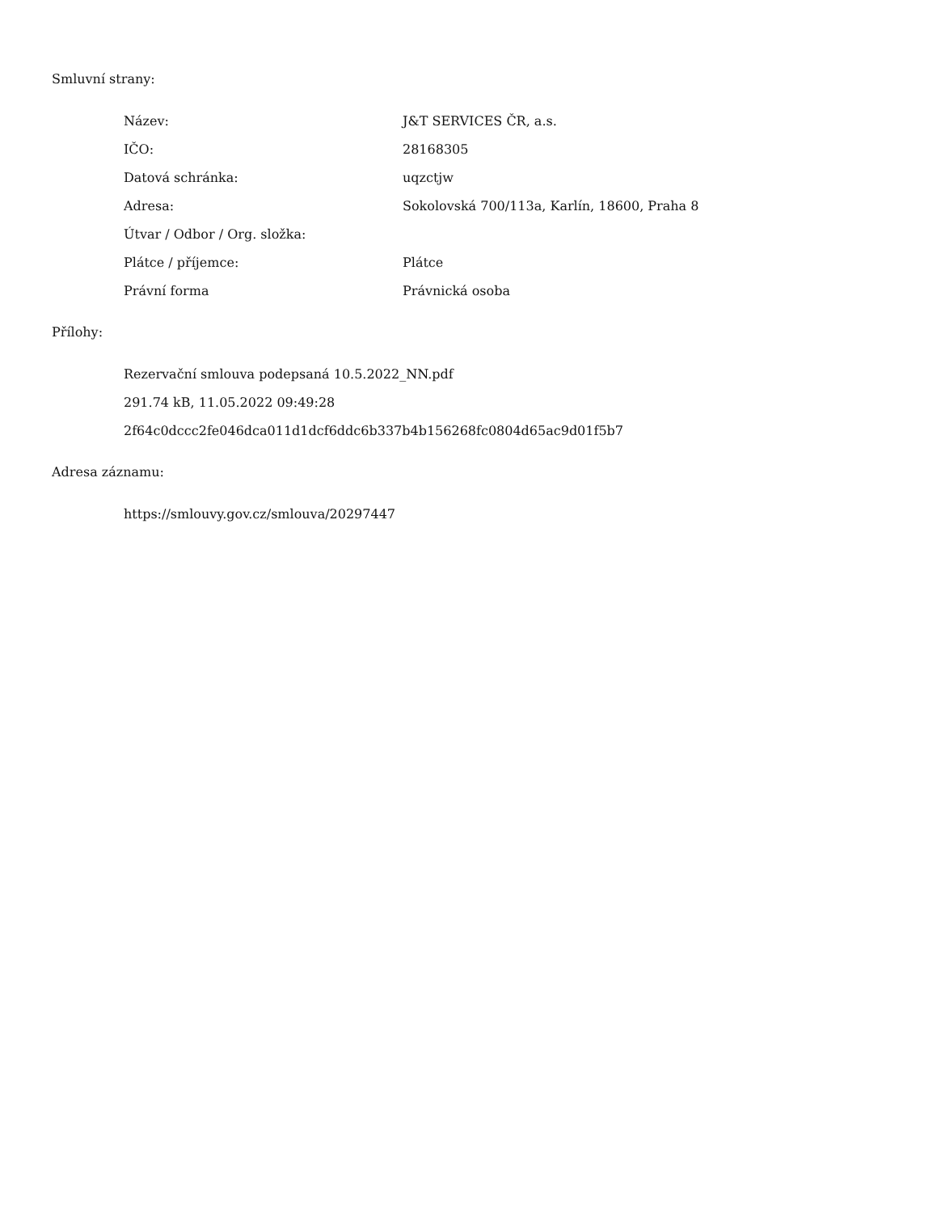Smluvní strany:
| Název: | J&T SERVICES ČR, a.s. |
| IČO: | 28168305 |
| Datová schránka: | uqzctjw |
| Adresa: | Sokolovská 700/113a, Karlín, 18600, Praha 8 |
| Útvar / Odbor / Org. složka: | |
| Plátce / příjemce: | Plátce |
| Právní forma | Právnická osoba |
Přílohy:
Rezervační smlouva podepsaná 10.5.2022_NN.pdf
291.74 kB, 11.05.2022 09:49:28
2f64c0dccc2fe046dca011d1dcf6ddc6b337b4b156268fc0804d65ac9d01f5b7
Adresa záznamu:
https://smlouvy.gov.cz/smlouva/20297447